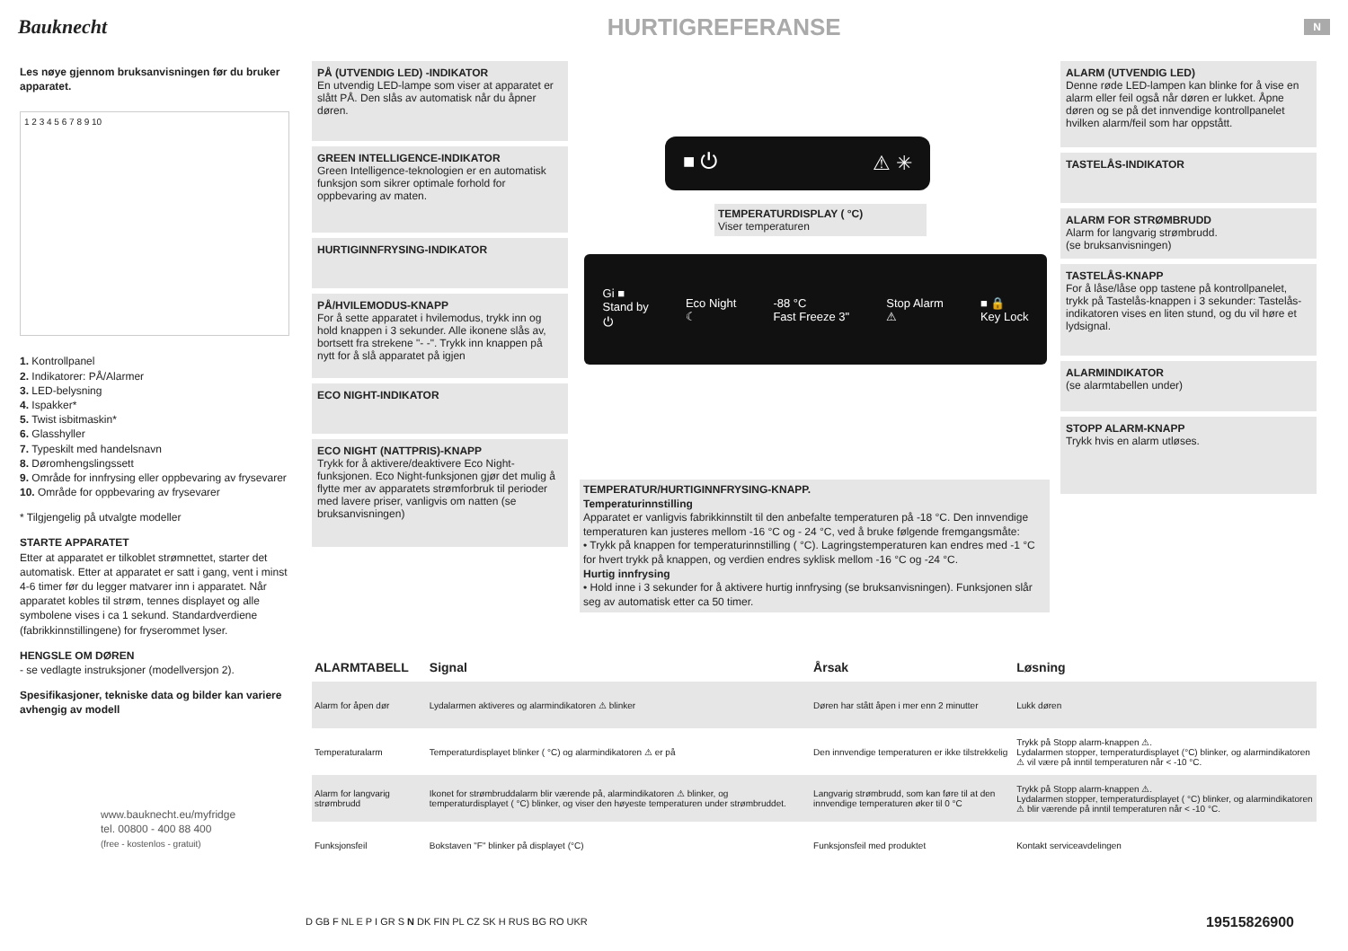Bauknecht
HURTIGREFERANSE
N
Les nøye gjennom bruksanvisningen før du bruker apparatet.
1 2 3 4 5 6 7 8 9 10
1. Kontrollpanel
2. Indikatorer: PÅ/Alarmer
3. LED-belysning
4. Ispakker*
5. Twist isbitmaskin*
6. Glasshyller
7. Typeskilt med handelsnavn
8. Døromhengslingssett
9. Område for innfrysing eller oppbevaring av frysevarer
10. Område for oppbevaring av frysevarer
* Tilgjengelig på utvalgte modeller
STARTE APPARATET
Etter at apparatet er tilkoblet strømnettet, starter det automatisk. Etter at apparatet er satt i gang, vent i minst 4-6 timer før du legger matvarer inn i apparatet. Når apparatet kobles til strøm, tennes displayet og alle symbolene vises i ca 1 sekund. Standardverdiene (fabrikkinnstillingene) for fryserommet lyser.
HENGSLE OM DØREN
- se vedlagte instruksjoner (modellversjon 2).
Spesifikasjoner, tekniske data og bilder kan variere avhengig av modell
www.bauknecht.eu/myfridge
tel. 00800 - 400 88 400
(free - kostenlos - gratuit)
PÅ (UTVENDIG LED) -INDIKATOR
En utvendig LED-lampe som viser at apparatet er slått PÅ. Den slås av automatisk når du åpner døren.
GREEN INTELLIGENCE-INDIKATOR
Green Intelligence-teknologien er en automatisk funksjon som sikrer optimale forhold for oppbevaring av maten.
HURTIGINNFRYSING-INDIKATOR
PÅ/HVILEMODUS-KNAPP
For å sette apparatet i hvilemodus, trykk inn og hold knappen i 3 sekunder. Alle ikonene slås av, bortsett fra strekene "- -". Trykk inn knappen på nytt for å slå apparatet på igjen
ECO NIGHT-INDIKATOR
ECO NIGHT (NATTPRIS)-KNAPP
Trykk for å aktivere/deaktivere Eco Night-funksjonen. Eco Night-funksjonen gjør det mulig å flytte mer av apparatets strømforbruk til perioder med lavere priser, vanligvis om natten (se bruksanvisningen)
■ ⏻ ⚠ ✳
TEMPERATURDISPLAY ( °C)
Viser temperaturen
Gi ■
Stand by
⏻ Eco Night
☾ -88 °C
Fast Freeze 3" Stop Alarm
⚠ ■ 🔒
Key Lock
TEMPERATUR/HURTIGINNFRYSING-KNAPP.
Temperaturinnstilling
Apparatet er vanligvis fabrikkinnstilt til den anbefalte temperaturen på -18 °C. Den innvendige temperaturen kan justeres mellom -16 °C og - 24 °C, ved å bruke følgende fremgangsmåte:
• Trykk på knappen for temperaturinnstilling ( °C). Lagringstemperaturen kan endres med -1 °C for hvert trykk på knappen, og verdien endres syklisk mellom -16 °C og -24 °C.
Hurtig innfrysing
• Hold inne i 3 sekunder for å aktivere hurtig innfrysing (se bruksanvisningen). Funksjonen slår seg av automatisk etter ca 50 timer.
ALARM (UTVENDIG LED)
Denne røde LED-lampen kan blinke for å vise en alarm eller feil også når døren er lukket. Åpne døren og se på det innvendige kontrollpanelet hvilken alarm/feil som har oppstått.
TASTELÅS-INDIKATOR
ALARM FOR STRØMBRUDD
Alarm for langvarig strømbrudd.
(se bruksanvisningen)
TASTELÅS-KNAPP
For å låse/låse opp tastene på kontrollpanelet, trykk på Tastelås-knappen i 3 sekunder: Tastelås-indikatoren vises en liten stund, og du vil høre et lydsignal.
ALARMINDIKATOR
(se alarmtabellen under)
STOPP ALARM-KNAPP
Trykk hvis en alarm utløses.
| ALARMTABELL | Signal | Årsak | Løsning |
| --- | --- | --- | --- |
| Alarm for åpen dør | Lydalarmen aktiveres og alarmindikatoren ⚠ blinker | Døren har stått åpen i mer enn 2 minutter | Lukk døren |
| Temperaturalarm | Temperaturdisplayet blinker ( °C) og alarmindikatoren ⚠ er på | Den innvendige temperaturen er ikke tilstrekkelig | Trykk på Stopp alarm-knappen ⚠. Lydalarmen stopper, temperaturdisplayet (°C) blinker, og alarmindikatoren ⚠ vil være på inntil temperaturen når < -10 °C. |
| Alarm for langvarig strømbrudd | Ikonet for strømbruddalarm blir værende på, alarmindikatoren ⚠ blinker, og temperaturdisplayet ( °C) blinker, og viser den høyeste temperaturen under strømbruddet. | Langvarig strømbrudd, som kan føre til at den innvendige temperaturen øker til 0 °C | Trykk på Stopp alarm-knappen ⚠. Lydalarmen stopper, temperaturdisplayet ( °C) blinker, og alarmindikatoren ⚠ blir værende på inntil temperaturen når < -10 °C. |
| Funksjonsfeil | Bokstaven "F" blinker på displayet (°C) | Funksjonsfeil med produktet | Kontakt serviceavdelingen |
D GB F NL E P I GR S N DK FIN PL CZ SK H RUS BG RO UKR
19515826900